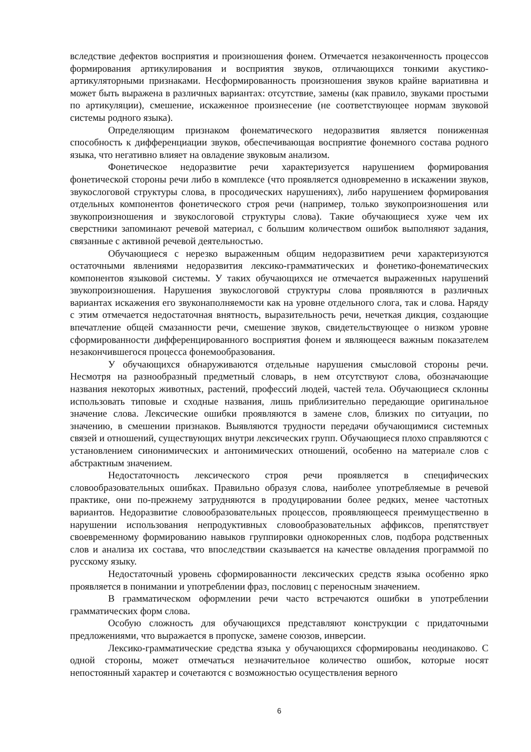вследствие дефектов восприятия и произношения фонем. Отмечается незаконченность процессов формирования артикулирования и восприятия звуков, отличающихся тонкими акустико-артикуляторными признаками. Несформированность произношения звуков крайне вариативна и может быть выражена в различных вариантах: отсутствие, замены (как правило, звуками простыми по артикуляции), смешение, искаженное произнесение (не соответствующее нормам звуковой системы родного языка).
Определяющим признаком фонематического недоразвития является пониженная способность к дифференциации звуков, обеспечивающая восприятие фонемного состава родного языка, что негативно влияет на овладение звуковым анализом.
Фонетическое недоразвитие речи характеризуется нарушением формирования фонетической стороны речи либо в комплексе (что проявляется одновременно в искажении звуков, звукослоговой структуры слова, в просодических нарушениях), либо нарушением формирования отдельных компонентов фонетического строя речи (например, только звукопроизношения или звукопроизношения и звукослоговой структуры слова). Такие обучающиеся хуже чем их сверстники запоминают речевой материал, с большим количеством ошибок выполняют задания, связанные с активной речевой деятельностью.
Обучающиеся с нерезко выраженным общим недоразвитием речи характеризуются остаточными явлениями недоразвития лексико-грамматических и фонетико-фонематических компонентов языковой системы. У таких обучающихся не отмечается выраженных нарушений звукопроизношения. Нарушения звукослоговой структуры слова проявляются в различных вариантах искажения его звуконаполняемости как на уровне отдельного слога, так и слова. Наряду с этим отмечается недостаточная внятность, выразительность речи, нечеткая дикция, создающие впечатление общей смазанности речи, смешение звуков, свидетельствующее о низком уровне сформированности дифференцированного восприятия фонем и являющееся важным показателем незакончившегося процесса фонемообразования.
У обучающихся обнаруживаются отдельные нарушения смысловой стороны речи. Несмотря на разнообразный предметный словарь, в нем отсутствуют слова, обозначающие названия некоторых животных, растений, профессий людей, частей тела. Обучающиеся склонны использовать типовые и сходные названия, лишь приблизительно передающие оригинальное значение слова. Лексические ошибки проявляются в замене слов, близких по ситуации, по значению, в смешении признаков. Выявляются трудности передачи обучающимися системных связей и отношений, существующих внутри лексических групп. Обучающиеся плохо справляются с установлением синонимических и антонимических отношений, особенно на материале слов с абстрактным значением.
Недостаточность лексического строя речи проявляется в специфических словообразовательных ошибках. Правильно образуя слова, наиболее употребляемые в речевой практике, они по-прежнему затрудняются в продуцировании более редких, менее частотных вариантов. Недоразвитие словообразовательных процессов, проявляющееся преимущественно в нарушении использования непродуктивных словообразовательных аффиксов, препятствует своевременному формированию навыков группировки однокоренных слов, подбора родственных слов и анализа их состава, что впоследствии сказывается на качестве овладения программой по русскому языку.
Недостаточный уровень сформированности лексических средств языка особенно ярко проявляется в понимании и употреблении фраз, пословиц с переносным значением.
В грамматическом оформлении речи часто встречаются ошибки в употреблении грамматических форм слова.
Особую сложность для обучающихся представляют конструкции с придаточными предложениями, что выражается в пропуске, замене союзов, инверсии.
Лексико-грамматические средства языка у обучающихся сформированы неодинаково. С одной стороны, может отмечаться незначительное количество ошибок, которые носят непостоянный характер и сочетаются с возможностью осуществления верного
6